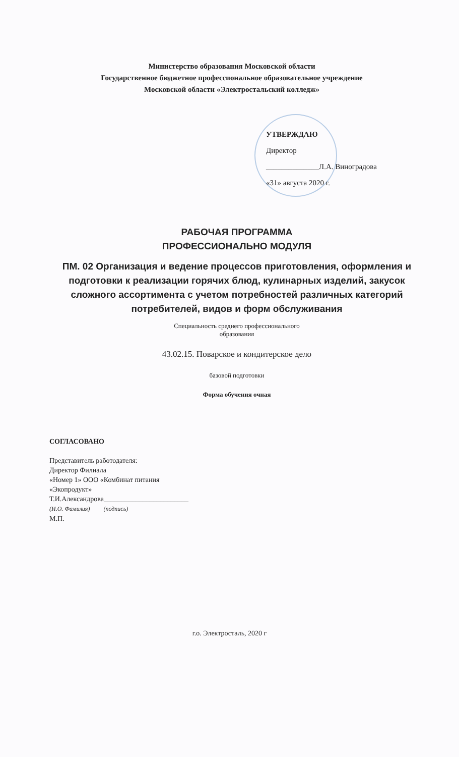Министерство образования Московской области
Государственное бюджетное профессиональное образовательное учреждение
Московской области «Электростальский колледж»
УТВЕРЖДАЮ
Директор
______________Л.А. Виноградова
«31» августа 2020 г.
РАБОЧАЯ ПРОГРАММА
ПРОФЕССИОНАЛЬНО МОДУЛЯ
ПМ. 02 Организация и ведение процессов приготовления, оформления и подготовки к реализации горячих блюд, кулинарных изделий, закусок сложного ассортимента с учетом потребностей различных категорий потребителей, видов и форм обслуживания
Специальность среднего профессионального
образования
43.02.15. Поварское и кондитерское дело
базовой подготовки
Форма обучения очная
СОГЛАСОВАНО
Представитель работодателя:
Директор Филиала
«Номер 1» ООО «Комбинат питания
«Экопродукт»
Т.И.Александрова________________________
(И.О. Фамилия) (подпись)
М.П.
г.о. Электросталь, 2020 г